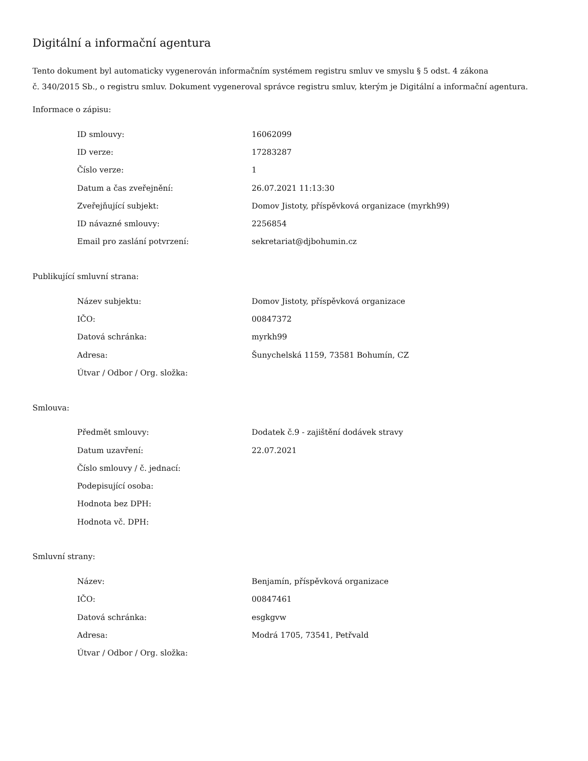Digitální a informační agentura
Tento dokument byl automaticky vygenerován informačním systémem registru smluv ve smyslu § 5 odst. 4 zákona
č. 340/2015 Sb., o registru smluv. Dokument vygeneroval správce registru smluv, kterým je Digitální a informační agentura.
Informace o zápisu:
| ID smlouvy: | 16062099 |
| ID verze: | 17283287 |
| Číslo verze: | 1 |
| Datum a čas zveřejnění: | 26.07.2021 11:13:30 |
| Zveřejňující subjekt: | Domov Jistoty, příspěvková organizace (myrkh99) |
| ID návazné smlouvy: | 2256854 |
| Email pro zaslání potvrzení: | sekretariat@djbohumin.cz |
Publikující smluvní strana:
| Název subjektu: | Domov Jistoty, příspěvková organizace |
| IČO: | 00847372 |
| Datová schránka: | myrkh99 |
| Adresa: | Šunychelská 1159, 73581 Bohumín, CZ |
| Útvar / Odbor / Org. složka: | |
Smlouva:
| Předmět smlouvy: | Dodatek č.9 - zajištění dodávek stravy |
| Datum uzavření: | 22.07.2021 |
| Číslo smlouvy / č. jednací: | |
| Podepisující osoba: | |
| Hodnota bez DPH: | |
| Hodnota vč. DPH: | |
Smluvní strany:
| Název: | Benjamín, příspěvková organizace |
| IČO: | 00847461 |
| Datová schránka: | esgkgvw |
| Adresa: | Modrá 1705, 73541, Petřvald |
| Útvar / Odbor / Org. složka: | |